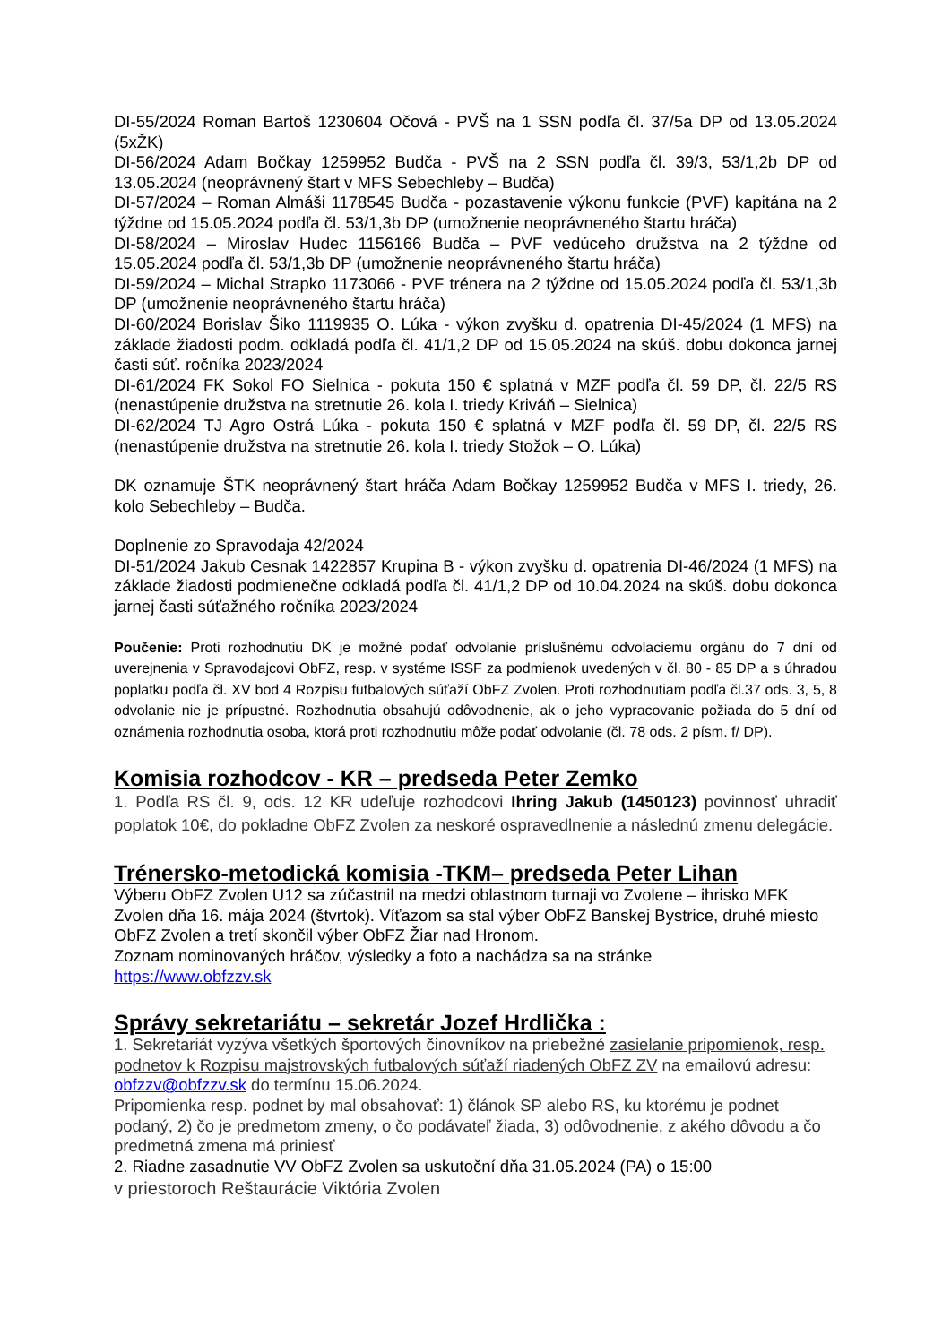DI-55/2024 Roman Bartoš 1230604 Očová - PVŠ na 1 SSN podľa čl. 37/5a DP od 13.05.2024 (5xŽK)
DI-56/2024 Adam Bočkay 1259952 Budča - PVŠ na 2 SSN podľa čl. 39/3, 53/1,2b DP od 13.05.2024 (neoprávnený štart v MFS Sebechleby – Budča)
DI-57/2024 – Roman Almáši 1178545 Budča - pozastavenie výkonu funkcie (PVF) kapitána na 2 týždne od 15.05.2024 podľa čl. 53/1,3b DP (umožnenie neoprávneného štartu hráča)
DI-58/2024 – Miroslav Hudec 1156166 Budča – PVF vedúceho družstva na 2 týždne od 15.05.2024 podľa čl. 53/1,3b DP (umožnenie neoprávneného štartu hráča)
DI-59/2024 – Michal Strapko 1173066 - PVF trénera na 2 týždne od 15.05.2024 podľa čl. 53/1,3b DP (umožnenie neoprávneného štartu hráča)
DI-60/2024 Borislav Šiko 1119935 O. Lúka - výkon zvyšku d. opatrenia DI-45/2024 (1 MFS) na základe žiadosti podm. odkladá podľa čl. 41/1,2 DP od 15.05.2024 na skúš. dobu dokonca jarnej časti súť. ročníka 2023/2024
DI-61/2024 FK Sokol FO Sielnica - pokuta 150 € splatná v MZF podľa čl. 59 DP, čl. 22/5 RS (nenastúpenie družstva na stretnutie 26. kola I. triedy Kriváň – Sielnica)
DI-62/2024 TJ Agro Ostrá Lúka - pokuta 150 € splatná v MZF podľa čl. 59 DP, čl. 22/5 RS (nenastúpenie družstva na stretnutie 26. kola I. triedy Stožok – O. Lúka)
DK oznamuje ŠTK neoprávnený štart hráča Adam Bočkay 1259952 Budča v MFS I. triedy, 26. kolo Sebechleby – Budča.
Doplnenie zo Spravodaja 42/2024
DI-51/2024 Jakub Cesnak 1422857 Krupina B - výkon zvyšku d. opatrenia DI-46/2024 (1 MFS) na základe žiadosti podmienečne odkladá podľa čl. 41/1,2 DP od 10.04.2024 na skúš. dobu dokonca jarnej časti súťažného ročníka 2023/2024
Poučenie: Proti rozhodnutiu DK je možné podať odvolanie príslušnému odvolaciemu orgánu do 7 dní od uverejnenia v Spravodajcovi ObFZ, resp. v systéme ISSF za podmienok uvedených v čl. 80 - 85 DP a s úhradou poplatku podľa čl. XV bod 4 Rozpisu futbalových súťaží ObFZ Zvolen. Proti rozhodnutiam podľa čl.37 ods. 3, 5, 8 odvolanie nie je prípustné. Rozhodnutia obsahujú odôvodnenie, ak o jeho vypracovanie požiada do 5 dní od oznámenia rozhodnutia osoba, ktorá proti rozhodnutiu môže podať odvolanie (čl. 78 ods. 2 písm. f/ DP).
Komisia rozhodcov - KR – predseda Peter Zemko
1. Podľa RS čl. 9, ods. 12 KR udeľuje rozhodcovi Ihring Jakub (1450123) povinnosť uhradiť poplatok 10€, do pokladne ObFZ Zvolen za neskoré ospravedlnenie a následnú zmenu delegácie.
Trénersko-metodická komisia -TKM– predseda Peter Lihan
Výberu ObFZ Zvolen U12 sa zúčastnil na medzi oblastnom turnaji vo Zvolene – ihrisko MFK Zvolen dňa 16. mája 2024 (štvrtok). Víťazom sa stal výber ObFZ Banskej Bystrice, druhé miesto ObFZ Zvolen a tretí skončil výber ObFZ Žiar nad Hronom.
Zoznam nominovaných hráčov, výsledky a foto a nachádza sa na stránke
https://www.obfzzv.sk
Správy sekretariátu – sekretár Jozef Hrdlička :
1. Sekretariát vyzýva všetkých športových činovníkov na priebežné zasielanie pripomienok, resp. podnetov k Rozpisu majstrovských futbalových súťaží riadených ObFZ ZV na emailovú adresu: obfzzv@obfzzv.sk do termínu 15.06.2024.
Pripomienka resp. podnet by mal obsahovať: 1) článok SP alebo RS, ku ktorému je podnet podaný, 2) čo je predmetom zmeny, o čo podávateľ žiada, 3) odôvodnenie, z akého dôvodu a čo predmetná zmena má priniesť
2. Riadne zasadnutie VV ObFZ Zvolen sa uskutoční dňa 31.05.2024 (PA) o 15:00
v priestoroch Reštaurácie Viktória Zvolen